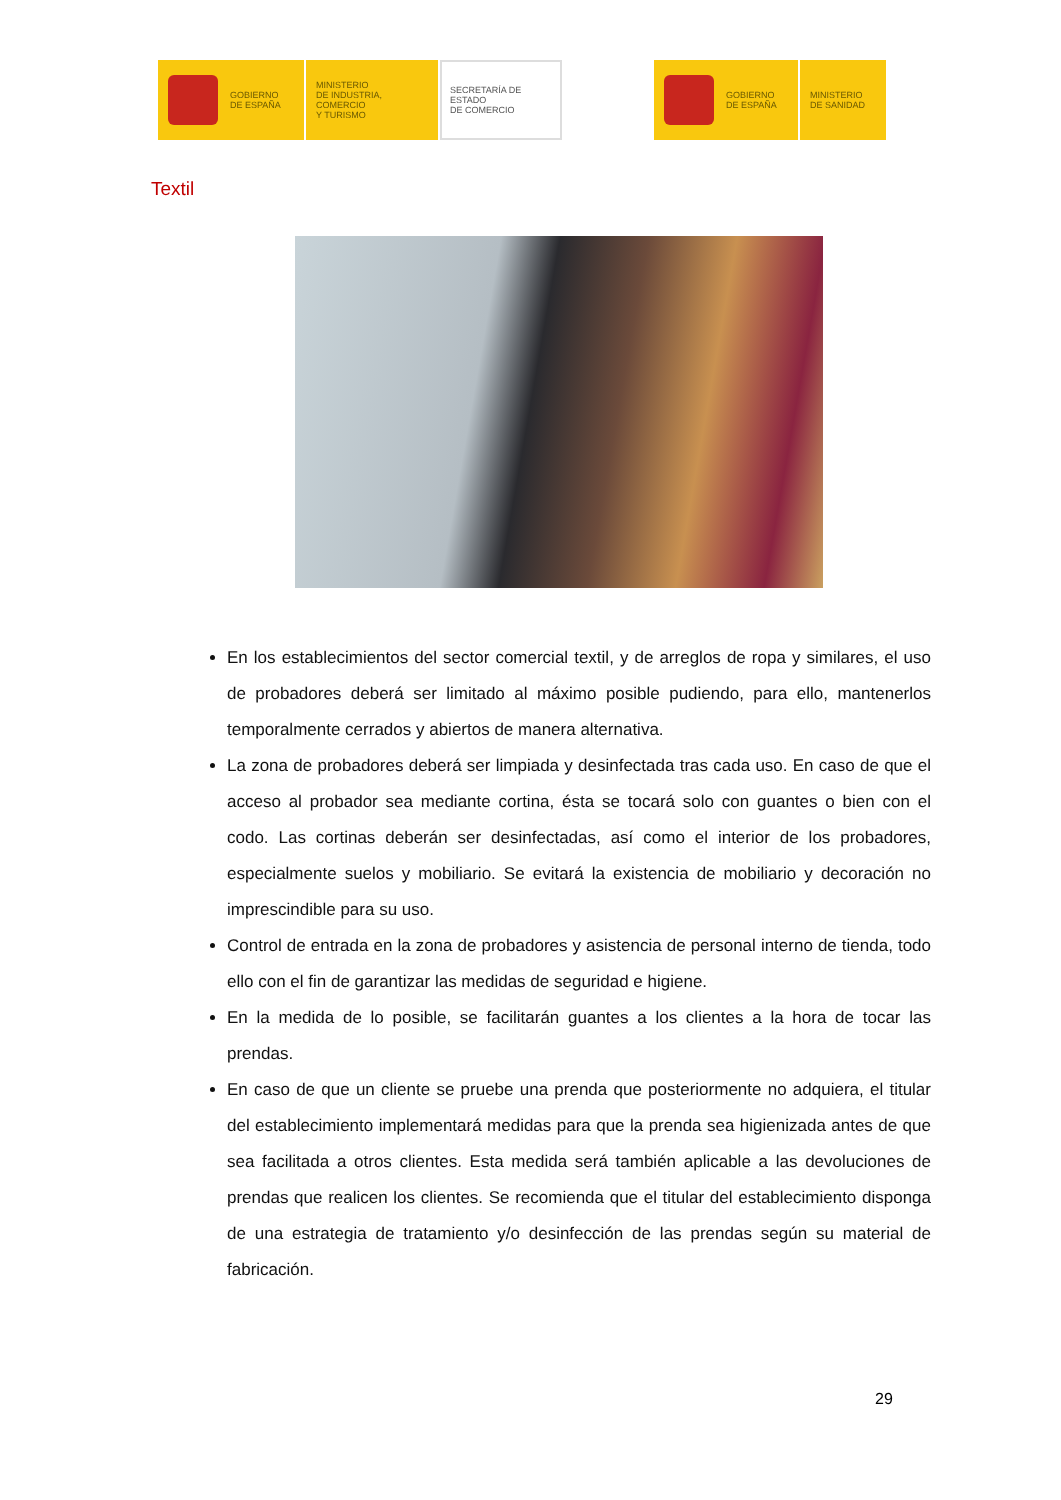GOBIERNO
DE ESPAÑA
MINISTERIO
DE INDUSTRIA, COMERCIO
Y TURISMO
SECRETARÍA DE ESTADO
DE COMERCIO
GOBIERNO
DE ESPAÑA
MINISTERIO
DE SANIDAD
Textil
En los establecimientos del sector comercial textil, y de arreglos de ropa y similares, el uso de probadores deberá ser limitado al máximo posible pudiendo, para ello, mantenerlos temporalmente cerrados y abiertos de manera alternativa.
La zona de probadores deberá ser limpiada y desinfectada tras cada uso. En caso de que el acceso al probador sea mediante cortina, ésta se tocará solo con guantes o bien con el codo. Las cortinas deberán ser desinfectadas, así como el interior de los probadores, especialmente suelos y mobiliario. Se evitará la existencia de mobiliario y decoración no imprescindible para su uso.
Control de entrada en la zona de probadores y asistencia de personal interno de tienda, todo ello con el fin de garantizar las medidas de seguridad e higiene.
En la medida de lo posible, se facilitarán guantes a los clientes a la hora de tocar las prendas.
En caso de que un cliente se pruebe una prenda que posteriormente no adquiera, el titular del establecimiento implementará medidas para que la prenda sea higienizada antes de que sea facilitada a otros clientes. Esta medida será también aplicable a las devoluciones de prendas que realicen los clientes. Se recomienda que el titular del establecimiento disponga de una estrategia de tratamiento y/o desinfección de las prendas según su material de fabricación.
29